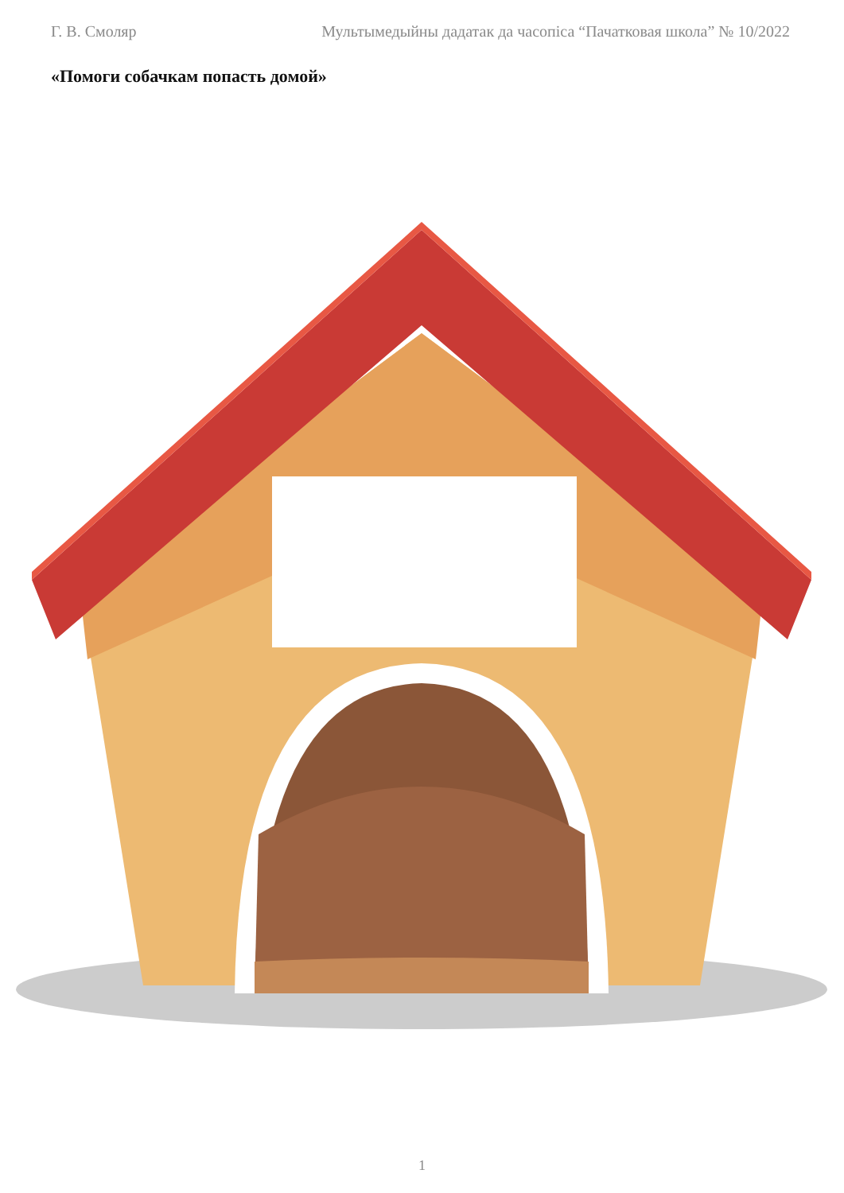Г. В. Смоляр Мультымедыйны дадатак да часопіса “Пачатковая школа” № 10/2022
«Помоги собачкам попасть домой»
1